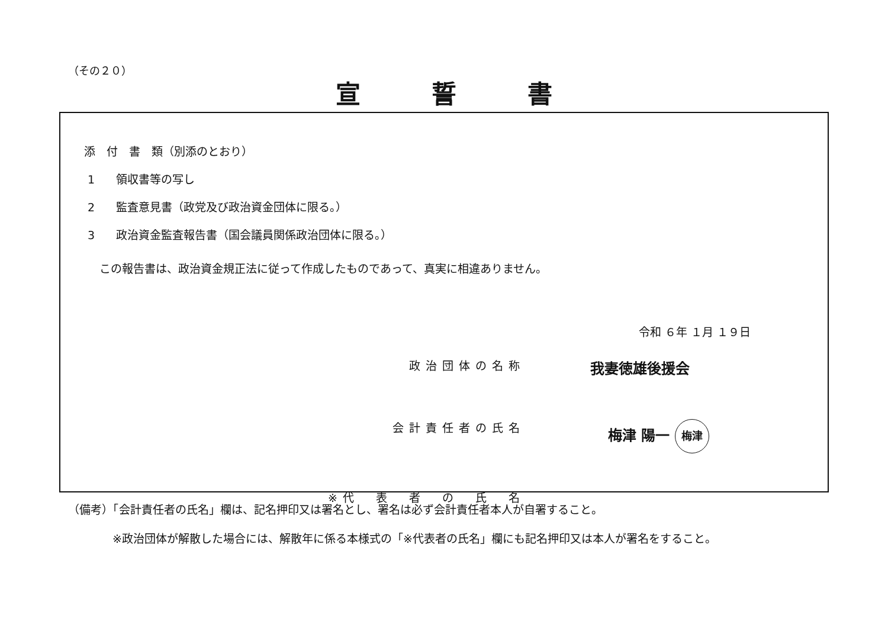（その２０）
宣誓書
添　付　書　類（別添のとおり）
1 領収書等の写し
2 監査意見書（政党及び政治資金団体に限る。）
3 政治資金監査報告書（国会議員関係政治団体に限る。）
この報告書は、政治資金規正法に従って作成したものであって、真実に相違ありません。
令和 ６年 １月 １９日
政治団体の名称
我妻徳雄後援会
会計責任者の氏名
梅津 陽一 梅津
※代　表　者　の　氏　名
（備考）「会計責任者の氏名」欄は、記名押印又は署名とし、署名は必ず会計責任者本人が自署すること。
※政治団体が解散した場合には、解散年に係る本様式の「※代表者の氏名」欄にも記名押印又は本人が署名をすること。